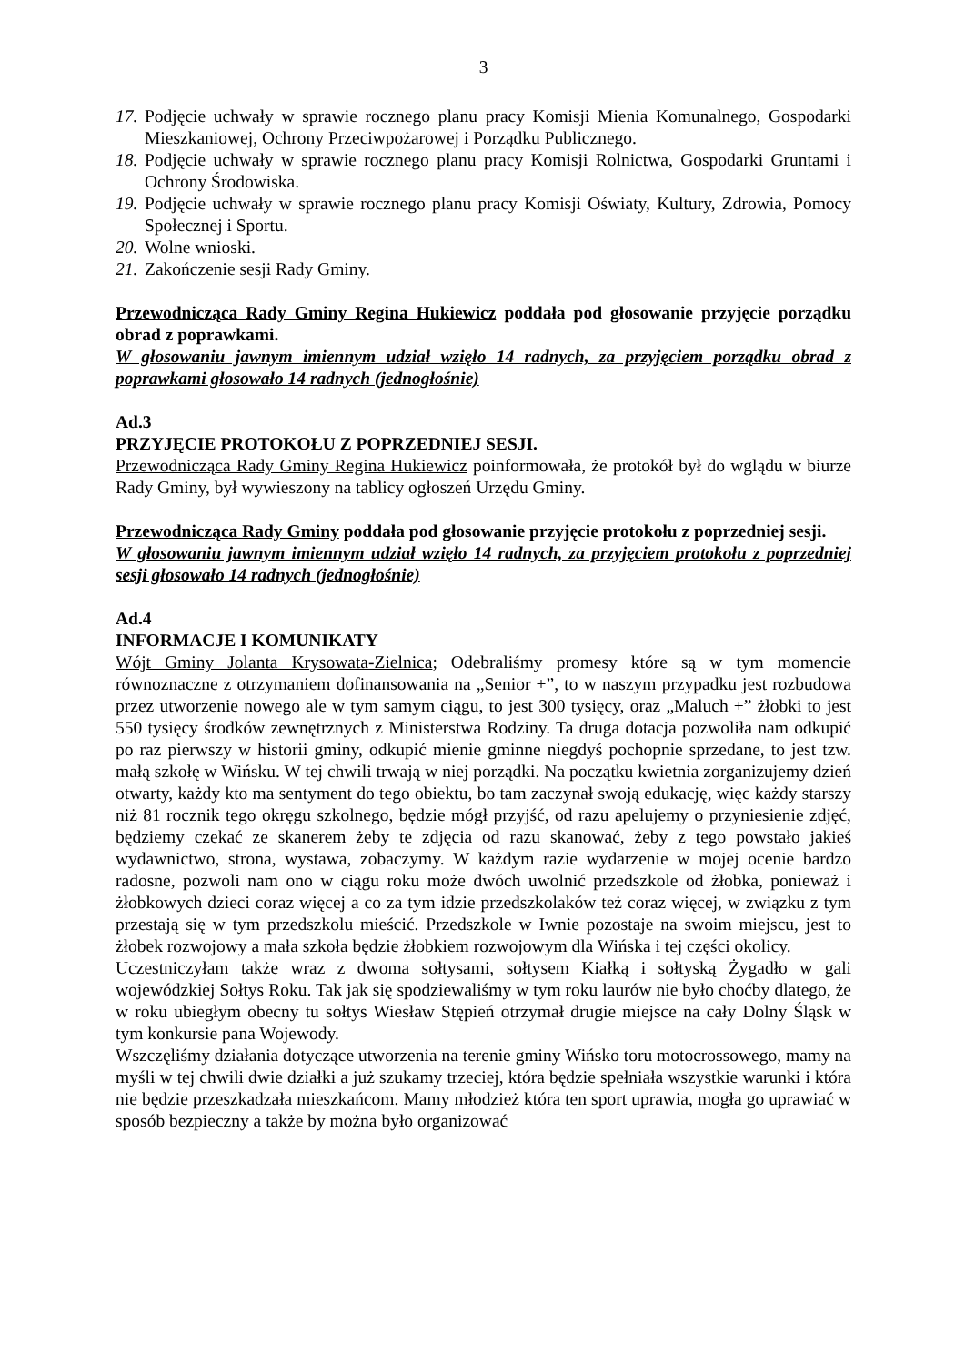3
17. Podjęcie uchwały w sprawie rocznego planu pracy Komisji Mienia Komunalnego, Gospodarki Mieszkaniowej, Ochrony Przeciwpożarowej i Porządku Publicznego.
18. Podjęcie uchwały w sprawie rocznego planu pracy Komisji Rolnictwa, Gospodarki Gruntami i Ochrony Środowiska.
19. Podjęcie uchwały w sprawie rocznego planu pracy Komisji Oświaty, Kultury, Zdrowia, Pomocy Społecznej i Sportu.
20. Wolne wnioski.
21. Zakończenie sesji Rady Gminy.
Przewodnicząca Rady Gminy Regina Hukiewicz poddała pod głosowanie przyjęcie porządku obrad z poprawkami.
W głosowaniu jawnym imiennym udział wzięło 14 radnych, za przyjęciem porządku obrad z poprawkami głosowało 14 radnych (jednogłośnie)
Ad.3
PRZYJĘCIE PROTOKOŁU Z POPRZEDNIEJ SESJI.
Przewodnicząca Rady Gminy Regina Hukiewicz poinformowała, że protokół był do wglądu w biurze Rady Gminy, był wywieszony na tablicy ogłoszeń Urzędu Gminy.
Przewodnicząca Rady Gminy poddała pod głosowanie przyjęcie protokołu z poprzedniej sesji.
W głosowaniu jawnym imiennym udział wzięło 14 radnych, za przyjęciem protokołu z poprzedniej sesji głosowało 14 radnych (jednogłośnie)
Ad.4
INFORMACJE I KOMUNIKATY
Wójt Gminy Jolanta Krysowata-Zielnica; Odebraliśmy promesy które są w tym momencie równoznaczne z otrzymaniem dofinansowania na „Senior +”, to w naszym przypadku jest rozbudowa przez utworzenie nowego ale w tym samym ciągu, to jest 300 tysięcy, oraz „Maluch +” żłobki to jest 550 tysięcy środków zewnętrznych z Ministerstwa Rodziny. Ta druga dotacja pozwoliła nam odkupić po raz pierwszy w historii gminy, odkupić mienie gminne niegdyś pochopnie sprzedane, to jest tzw. małą szkołę w Wińsku. W tej chwili trwają w niej porządki. Na początku kwietnia zorganizujemy dzień otwarty, każdy kto ma sentyment do tego obiektu, bo tam zaczynał swoją edukację, więc każdy starszy niż 81 rocznik tego okręgu szkolnego, będzie mógł przyjść, od razu apelujemy o przyniesienie zdjęć, będziemy czekać ze skanerem żeby te zdjęcia od razu skanować, żeby z tego powstało jakieś wydawnictwo, strona, wystawa, zobaczymy. W każdym razie wydarzenie w mojej ocenie bardzo radosne, pozwoli nam ono w ciągu roku może dwóch uwolnić przedszkole od żłobka, ponieważ i żłobkowych dzieci coraz więcej a co za tym idzie przedszkolaków też coraz więcej, w związku z tym przestają się w tym przedszkolu mieścić. Przedszkole w Iwnie pozostaje na swoim miejscu, jest to żłobek rozwojowy a mała szkoła będzie żłobkiem rozwojowym dla Wińska i tej części okolicy.
Uczestniczyłam także wraz z dwoma sołtysami, sołtysem Kiałką i sołtyską Żygadło w gali wojewódzkiej Sołtys Roku. Tak jak się spodziewaliśmy w tym roku laurów nie było choćby dlatego, że w roku ubiegłym obecny tu sołtys Wiesław Stępień otrzymał drugie miejsce na cały Dolny Śląsk w tym konkursie pana Wojewody.
Wszczęliśmy działania dotyczące utworzenia na terenie gminy Wińsko toru motocrossowego, mamy na myśli w tej chwili dwie działki a już szukamy trzeciej, która będzie spełniała wszystkie warunki i która nie będzie przeszkadzała mieszkańcom. Mamy młodzież która ten sport uprawia, mogła go uprawiać w sposób bezpieczny a także by można było organizować